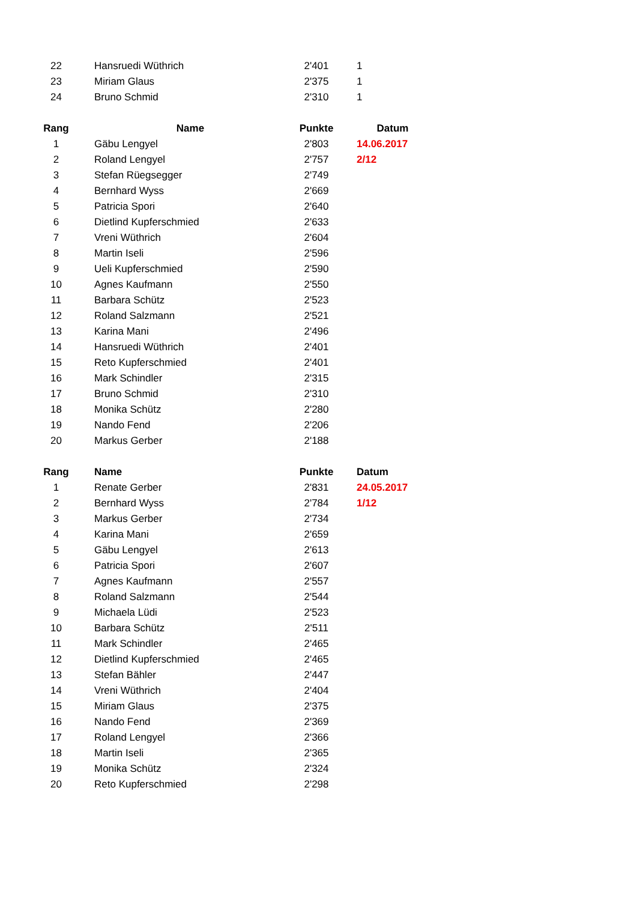| 22 | Hansruedi Wüthrich | 2'401 | 1 |
| 23 | Miriam Glaus | 2'375 | 1 |
| 24 | Bruno Schmid | 2'310 | 1 |
| Rang | Name | Punkte | Datum |
| --- | --- | --- | --- |
| 1 | Gäbu Lengyel | 2'803 | 14.06.2017 |
| 2 | Roland Lengyel | 2'757 | 2/12 |
| 3 | Stefan Rüegsegger | 2'749 | |
| 4 | Bernhard Wyss | 2'669 | |
| 5 | Patricia Spori | 2'640 | |
| 6 | Dietlind Kupferschmied | 2'633 | |
| 7 | Vreni Wüthrich | 2'604 | |
| 8 | Martin Iseli | 2'596 | |
| 9 | Ueli Kupferschmied | 2'590 | |
| 10 | Agnes Kaufmann | 2'550 | |
| 11 | Barbara Schütz | 2'523 | |
| 12 | Roland Salzmann | 2'521 | |
| 13 | Karina Mani | 2'496 | |
| 14 | Hansruedi Wüthrich | 2'401 | |
| 15 | Reto Kupferschmied | 2'401 | |
| 16 | Mark Schindler | 2'315 | |
| 17 | Bruno Schmid | 2'310 | |
| 18 | Monika Schütz | 2'280 | |
| 19 | Nando Fend | 2'206 | |
| 20 | Markus Gerber | 2'188 | |
| Rang | Name | Punkte | Datum |
| --- | --- | --- | --- |
| 1 | Renate Gerber | 2'831 | 24.05.2017 |
| 2 | Bernhard Wyss | 2'784 | 1/12 |
| 3 | Markus Gerber | 2'734 | |
| 4 | Karina Mani | 2'659 | |
| 5 | Gäbu Lengyel | 2'613 | |
| 6 | Patricia Spori | 2'607 | |
| 7 | Agnes Kaufmann | 2'557 | |
| 8 | Roland Salzmann | 2'544 | |
| 9 | Michaela Lüdi | 2'523 | |
| 10 | Barbara Schütz | 2'511 | |
| 11 | Mark Schindler | 2'465 | |
| 12 | Dietlind Kupferschmied | 2'465 | |
| 13 | Stefan Bähler | 2'447 | |
| 14 | Vreni Wüthrich | 2'404 | |
| 15 | Miriam Glaus | 2'375 | |
| 16 | Nando Fend | 2'369 | |
| 17 | Roland Lengyel | 2'366 | |
| 18 | Martin Iseli | 2'365 | |
| 19 | Monika Schütz | 2'324 | |
| 20 | Reto Kupferschmied | 2'298 | |